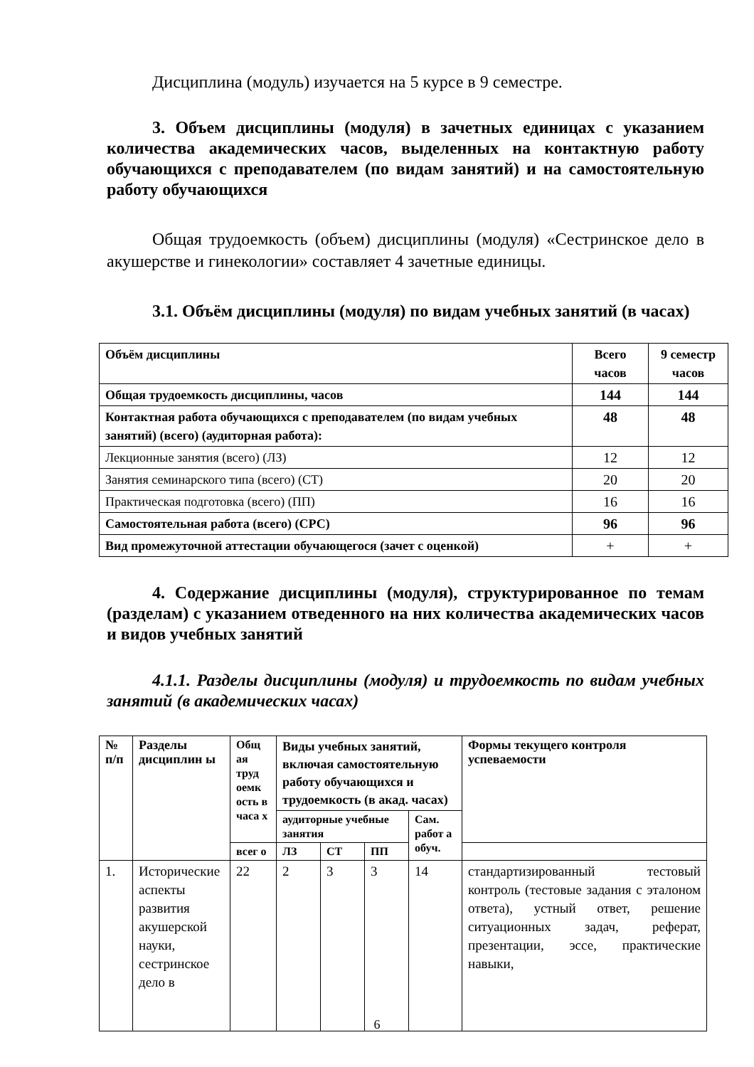Дисциплина (модуль) изучается на 5 курсе в 9 семестре.
3. Объем дисциплины (модуля) в зачетных единицах с указанием количества академических часов, выделенных на контактную работу обучающихся с преподавателем (по видам занятий) и на самостоятельную работу обучающихся
Общая трудоемкость (объем) дисциплины (модуля) «Сестринское дело в акушерстве и гинекологии» составляет 4 зачетные единицы.
3.1. Объём дисциплины (модуля) по видам учебных занятий (в часах)
| Объём дисциплины | Всего часов | 9 семестр часов |
| --- | --- | --- |
| Общая трудоемкость дисциплины, часов | 144 | 144 |
| Контактная работа обучающихся с преподавателем (по видам учебных занятий) (всего) (аудиторная работа): | 48 | 48 |
| Лекционные занятия (всего) (ЛЗ) | 12 | 12 |
| Занятия семинарского типа (всего) (СТ) | 20 | 20 |
| Практическая подготовка (всего) (ПП) | 16 | 16 |
| Самостоятельная работа (всего) (СРС) | 96 | 96 |
| Вид промежуточной аттестации обучающегося (зачет с оценкой) | + | + |
4. Содержание дисциплины (модуля), структурированное по темам (разделам) с указанием отведенного на них количества академических часов и видов учебных занятий
4.1.1. Разделы дисциплины (модуля) и трудоемкость по видам учебных занятий (в академических часах)
| № п/п | Разделы дисциплин ы | Общ ая труд оемк ость в часа х | Виды учебных занятий, включая самостоятельную работу обучающихся и трудоемкость (в акад. часах) | | | | Формы текущего контроля успеваемости |
| --- | --- | --- | --- | --- | --- | --- | --- |
| | | | аудиторные учебные занятия | | | Сам. работ а обуч. | |
| | | всег о | ЛЗ | СТ | ПП | | |
| 1. | Исторические аспекты развития акушерской науки, сестринское дело в | 22 | 2 | 3 | 3 | 14 | стандартизированный тестовый контроль (тестовые задания с эталоном ответа), устный ответ, решение ситуационных задач, реферат, презентации, эссе, практические навыки, |
6